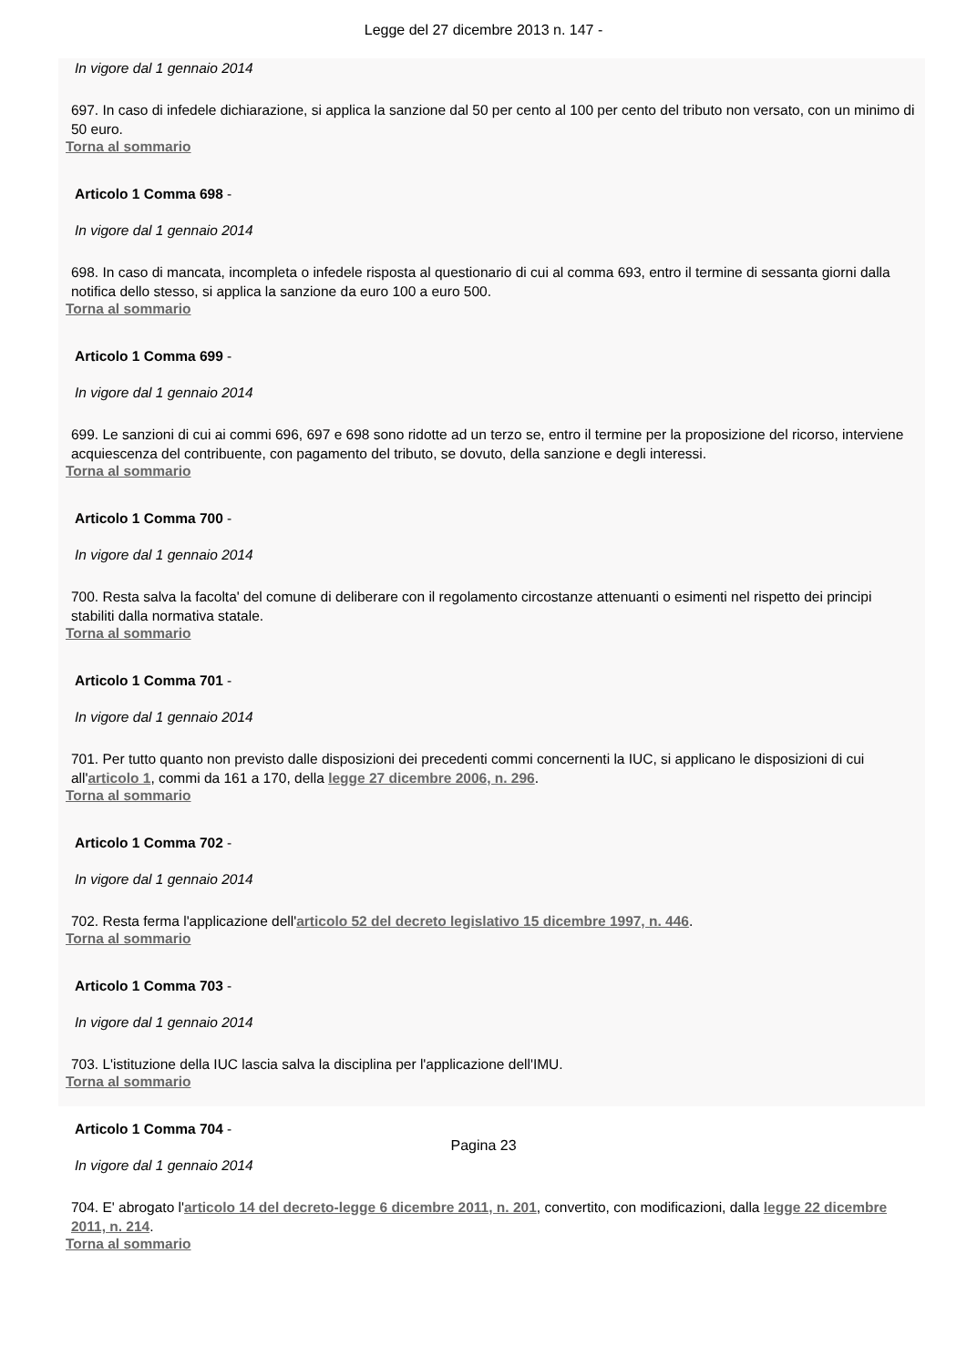Legge del 27 dicembre 2013 n. 147 -
In vigore dal 1 gennaio 2014
697. In caso di infedele dichiarazione, si applica la sanzione dal 50 per cento al 100 per cento del tributo non versato, con un minimo di 50 euro.
Torna al sommario
Articolo 1 Comma 698 -
In vigore dal 1 gennaio 2014
698. In caso di mancata, incompleta o infedele risposta al questionario di cui al comma 693, entro il termine di sessanta giorni dalla notifica dello stesso, si applica la sanzione da euro 100 a euro 500.
Torna al sommario
Articolo 1 Comma 699 -
In vigore dal 1 gennaio 2014
699. Le sanzioni di cui ai commi 696, 697 e 698 sono ridotte ad un terzo se, entro il termine per la proposizione del ricorso, interviene acquiescenza del contribuente, con pagamento del tributo, se dovuto, della sanzione e degli interessi.
Torna al sommario
Articolo 1 Comma 700 -
In vigore dal 1 gennaio 2014
700. Resta salva la facolta' del comune di deliberare con il regolamento circostanze attenuanti o esimenti nel rispetto dei principi stabiliti dalla normativa statale.
Torna al sommario
Articolo 1 Comma 701 -
In vigore dal 1 gennaio 2014
701. Per tutto quanto non previsto dalle disposizioni dei precedenti commi concernenti la IUC, si applicano le disposizioni di cui all'articolo 1, commi da 161 a 170, della legge 27 dicembre 2006, n. 296.
Torna al sommario
Articolo 1 Comma 702 -
In vigore dal 1 gennaio 2014
702. Resta ferma l'applicazione dell'articolo 52 del decreto legislativo 15 dicembre 1997, n. 446.
Torna al sommario
Articolo 1 Comma 703 -
In vigore dal 1 gennaio 2014
703. L'istituzione della IUC lascia salva la disciplina per l'applicazione dell'IMU.
Torna al sommario
Articolo 1 Comma 704 -
In vigore dal 1 gennaio 2014
704. E' abrogato l'articolo 14 del decreto-legge 6 dicembre 2011, n. 201, convertito, con modificazioni, dalla legge 22 dicembre 2011, n. 214.
Torna al sommario
Pagina 23